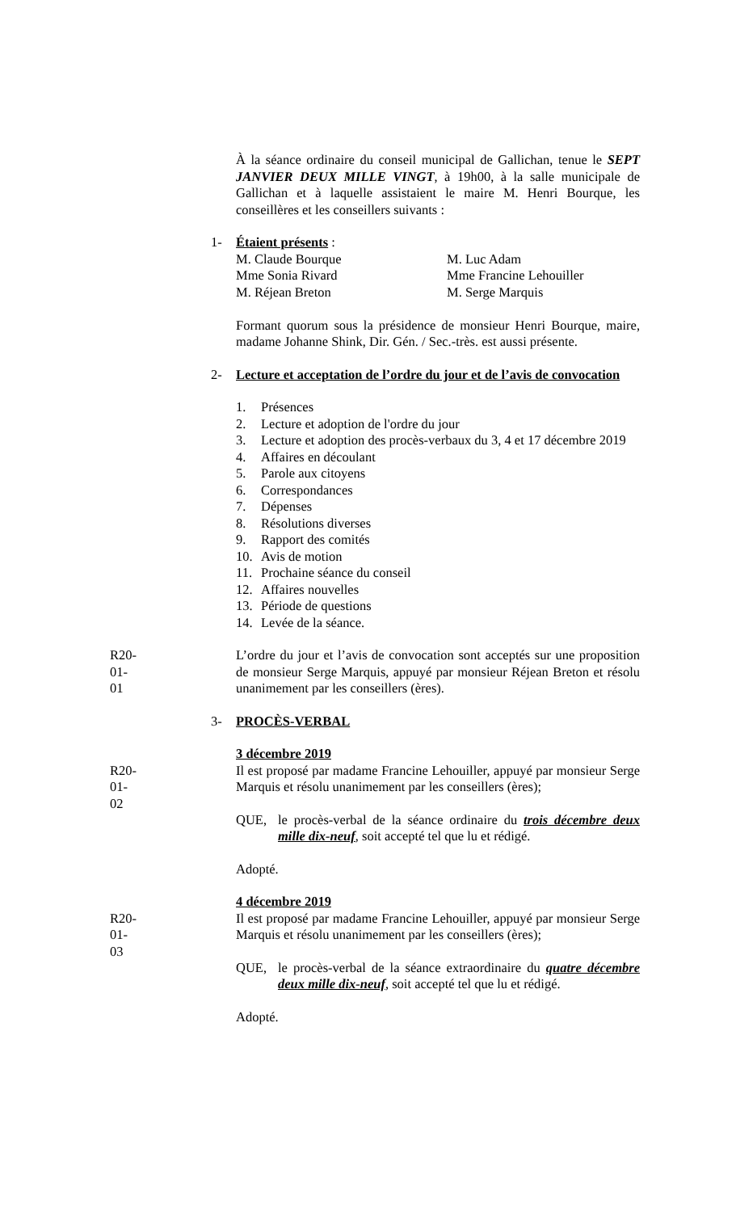À la séance ordinaire du conseil municipal de Gallichan, tenue le SEPT JANVIER DEUX MILLE VINGT, à 19h00, à la salle municipale de Gallichan et à laquelle assistaient le maire M. Henri Bourque, les conseillères et les conseillers suivants :
1- Étaient présents :
M. Claude Bourque M. Luc Adam Mme Sonia Rivard Mme Francine Lehouiller M. Réjean Breton M. Serge Marquis
Formant quorum sous la présidence de monsieur Henri Bourque, maire, madame Johanne Shink, Dir. Gén. / Sec.-très. est aussi présente.
2- Lecture et acceptation de l’ordre du jour et de l’avis de convocation
1. Présences
2. Lecture et adoption de l'ordre du jour
3. Lecture et adoption des procès-verbaux du 3, 4 et 17 décembre 2019
4. Affaires en découlant
5. Parole aux citoyens
6. Correspondances
7. Dépenses
8. Résolutions diverses
9. Rapport des comités
10. Avis de motion
11. Prochaine séance du conseil
12. Affaires nouvelles
13. Période de questions
14. Levée de la séance.
R20-01-01 L’ordre du jour et l’avis de convocation sont acceptés sur une proposition de monsieur Serge Marquis, appuyé par monsieur Réjean Breton et résolu unanimement par les conseillers (ères).
3- PROCÈS-VERBAL
3 décembre 2019
R20-01-02 Il est proposé par madame Francine Lehouiller, appuyé par monsieur Serge Marquis et résolu unanimement par les conseillers (ères);
QUE, le procès-verbal de la séance ordinaire du trois décembre deux mille dix-neuf, soit accepté tel que lu et rédigé.
Adopté.
4 décembre 2019
R20-01-03 Il est proposé par madame Francine Lehouiller, appuyé par monsieur Serge Marquis et résolu unanimement par les conseillers (ères);
QUE, le procès-verbal de la séance extraordinaire du quatre décembre deux mille dix-neuf, soit accepté tel que lu et rédigé.
Adopté.